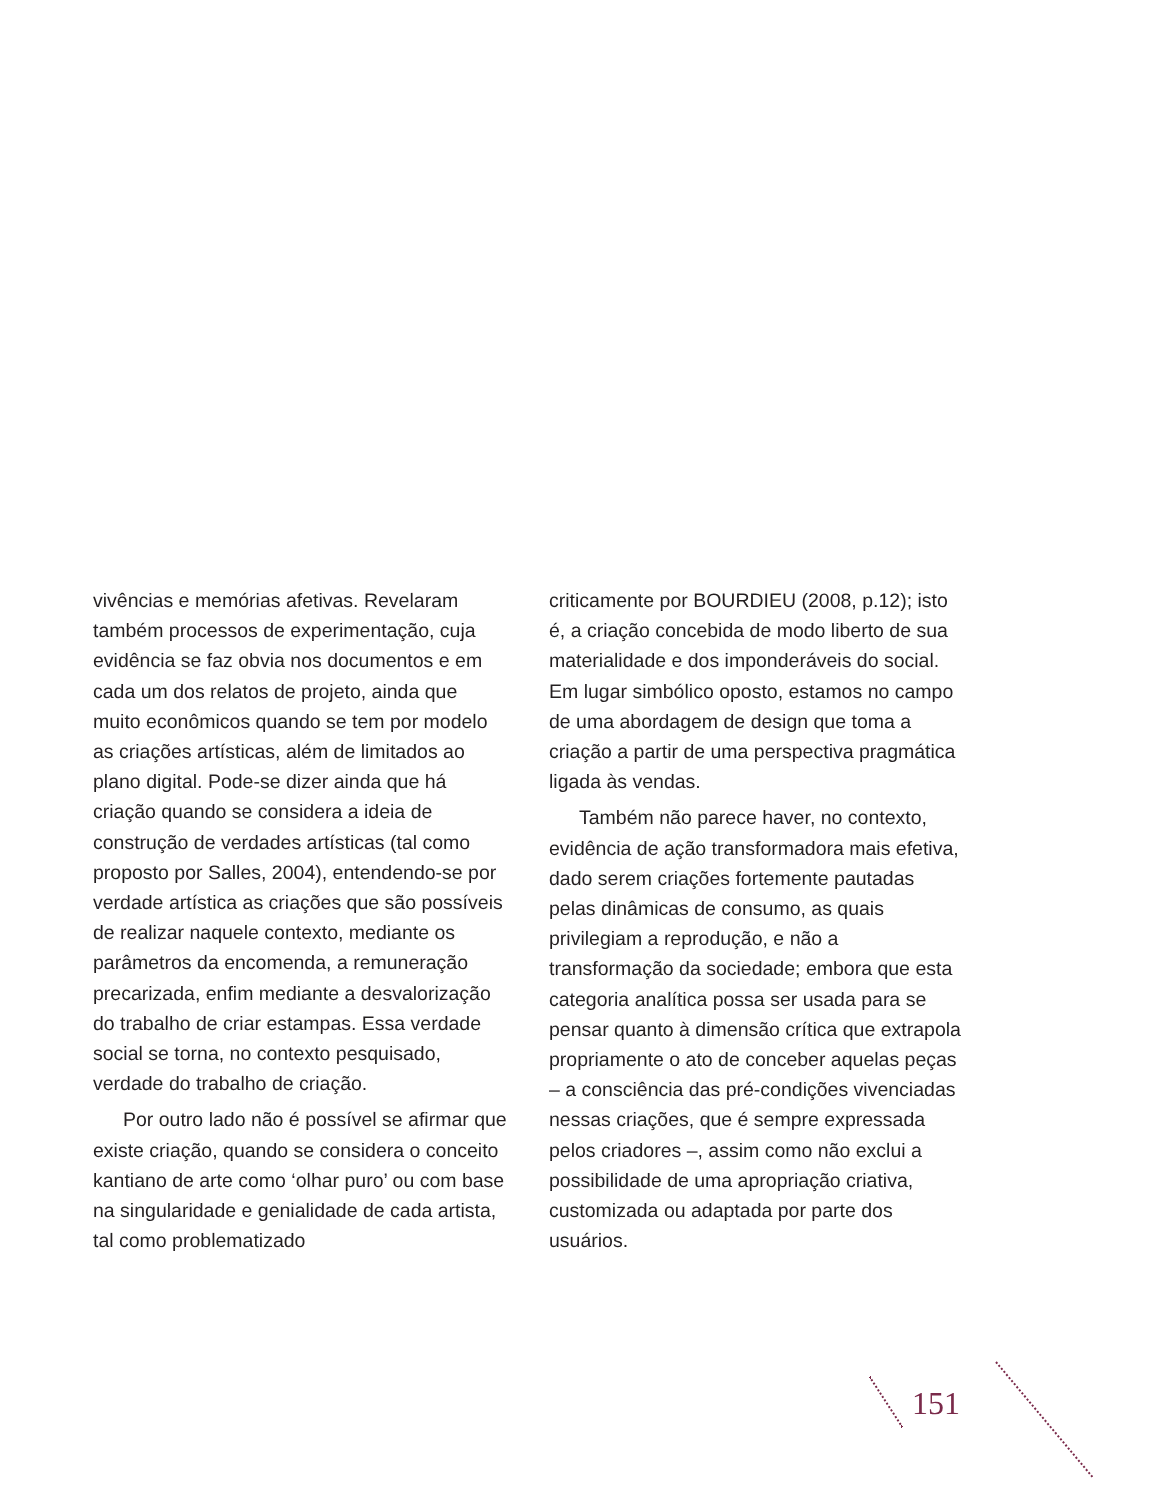vivências e memórias afetivas. Revelaram também processos de experimentação, cuja evidência se faz obvia nos documentos e em cada um dos relatos de projeto, ainda que muito econômicos quando se tem por modelo as criações artísticas, além de limitados ao plano digital. Pode-se dizer ainda que há criação quando se considera a ideia de construção de verdades artísticas (tal como proposto por Salles, 2004), entendendo-se por verdade artística as criações que são possíveis de realizar naquele contexto, mediante os parâmetros da encomenda, a remuneração precarizada, enfim mediante a desvalorização do trabalho de criar estampas. Essa verdade social se torna, no contexto pesquisado, verdade do trabalho de criação.
Por outro lado não é possível se afirmar que existe criação, quando se considera o conceito kantiano de arte como ‘olhar puro’ ou com base na singularidade e genialidade de cada artista, tal como problematizado
criticamente por BOURDIEU (2008, p.12); isto é, a criação concebida de modo liberto de sua materialidade e dos imponderáveis do social. Em lugar simbólico oposto, estamos no campo de uma abordagem de design que toma a criação a partir de uma perspectiva pragmática ligada às vendas.
Também não parece haver, no contexto, evidência de ação transformadora mais efetiva, dado serem criações fortemente pautadas pelas dinâmicas de consumo, as quais privilegiam a reprodução, e não a transformação da sociedade; embora que esta categoria analítica possa ser usada para se pensar quanto à dimensão crítica que extrapola propriamente o ato de conceber aquelas peças – a consciência das pré-condições vivenciadas nessas criações, que é sempre expressada pelos criadores –, assim como não exclui a possibilidade de uma apropriação criativa, customizada ou adaptada por parte dos usuários.
151